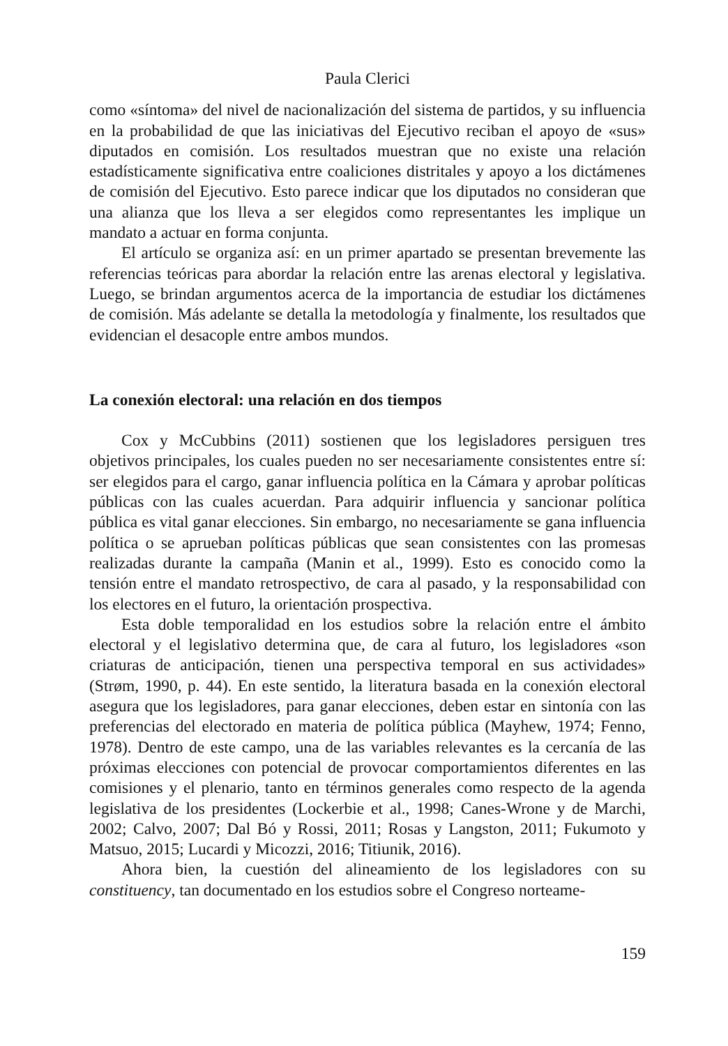Paula Clerici
como «síntoma» del nivel de nacionalización del sistema de partidos, y su influencia en la probabilidad de que las iniciativas del Ejecutivo reciban el apoyo de «sus» diputados en comisión. Los resultados muestran que no existe una relación estadísticamente significativa entre coaliciones distritales y apoyo a los dictámenes de comisión del Ejecutivo. Esto parece indicar que los diputados no consideran que una alianza que los lleva a ser elegidos como representantes les implique un mandato a actuar en forma conjunta.
El artículo se organiza así: en un primer apartado se presentan brevemente las referencias teóricas para abordar la relación entre las arenas electoral y legislativa. Luego, se brindan argumentos acerca de la importancia de estudiar los dictámenes de comisión. Más adelante se detalla la metodología y finalmente, los resultados que evidencian el desacople entre ambos mundos.
La conexión electoral: una relación en dos tiempos
Cox y McCubbins (2011) sostienen que los legisladores persiguen tres objetivos principales, los cuales pueden no ser necesariamente consistentes entre sí: ser elegidos para el cargo, ganar influencia política en la Cámara y aprobar políticas públicas con las cuales acuerdan. Para adquirir influencia y sancionar política pública es vital ganar elecciones. Sin embargo, no necesariamente se gana influencia política o se aprueban políticas públicas que sean consistentes con las promesas realizadas durante la campaña (Manin et al., 1999). Esto es conocido como la tensión entre el mandato retrospectivo, de cara al pasado, y la responsabilidad con los electores en el futuro, la orientación prospectiva.
Esta doble temporalidad en los estudios sobre la relación entre el ámbito electoral y el legislativo determina que, de cara al futuro, los legisladores «son criaturas de anticipación, tienen una perspectiva temporal en sus actividades» (Strøm, 1990, p. 44). En este sentido, la literatura basada en la conexión electoral asegura que los legisladores, para ganar elecciones, deben estar en sintonía con las preferencias del electorado en materia de política pública (Mayhew, 1974; Fenno, 1978). Dentro de este campo, una de las variables relevantes es la cercanía de las próximas elecciones con potencial de provocar comportamientos diferentes en las comisiones y el plenario, tanto en términos generales como respecto de la agenda legislativa de los presidentes (Lockerbie et al., 1998; Canes-Wrone y de Marchi, 2002; Calvo, 2007; Dal Bó y Rossi, 2011; Rosas y Langston, 2011; Fukumoto y Matsuo, 2015; Lucardi y Micozzi, 2016; Titiunik, 2016).
Ahora bien, la cuestión del alineamiento de los legisladores con su constituency, tan documentado en los estudios sobre el Congreso norteame-
159